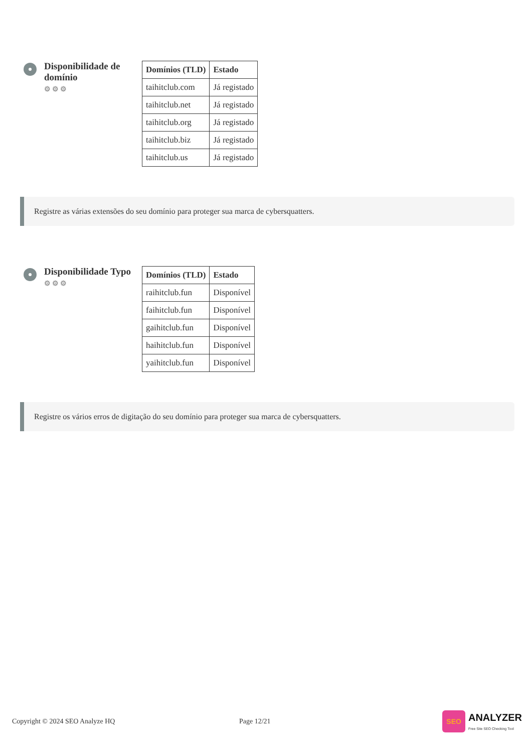Disponibilidade de domínio
⚙⚙⚙
| Domínios (TLD) | Estado |
| --- | --- |
| taihitclub.com | Já registado |
| taihitclub.net | Já registado |
| taihitclub.org | Já registado |
| taihitclub.biz | Já registado |
| taihitclub.us | Já registado |
Registre as várias extensões do seu domínio para proteger sua marca de cybersquatters.
Disponibilidade Typo
⚙⚙⚙
| Domínios (TLD) | Estado |
| --- | --- |
| raihitclub.fun | Disponível |
| faihitclub.fun | Disponível |
| gaihitclub.fun | Disponível |
| haihitclub.fun | Disponível |
| yaihitclub.fun | Disponível |
Registre os vários erros de digitação do seu domínio para proteger sua marca de cybersquatters.
Copyright © 2024 SEO Analyze HQ Page 12/21 SEO ANALYZER
Free Site SEO Checking Tool